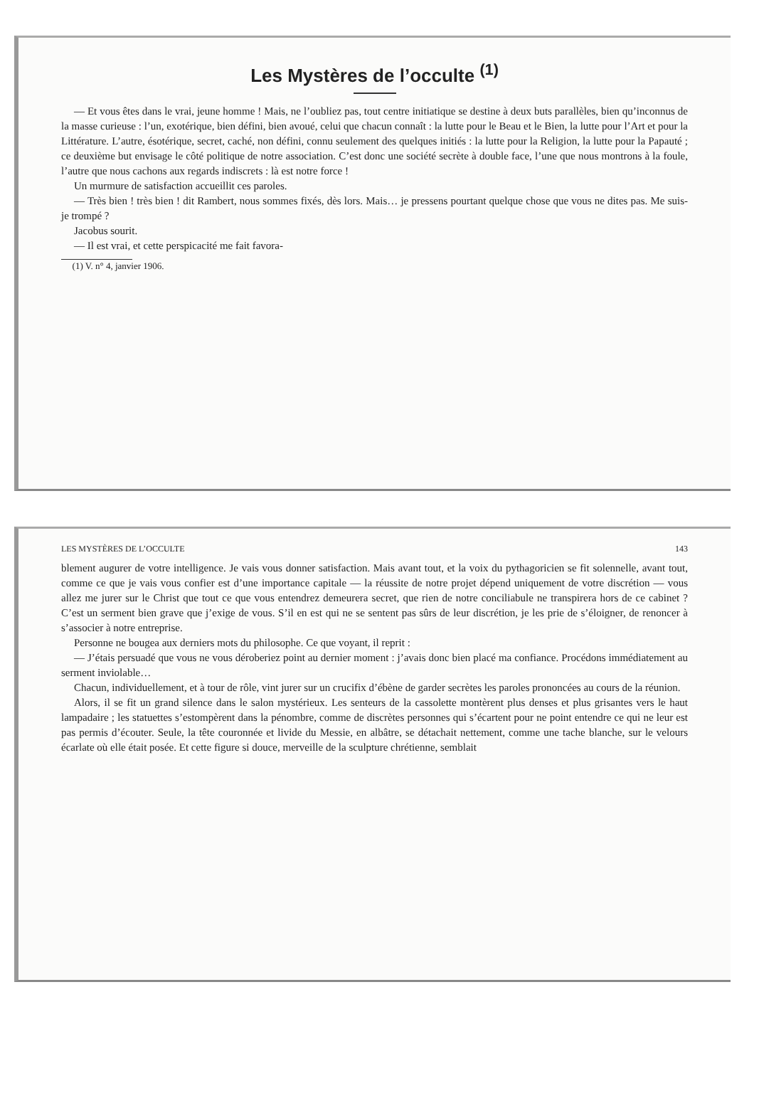Les Mystères de l’occulte <sup>(1)</sup>
— Et vous êtes dans le vrai, jeune homme ! Mais, ne l’oubliez pas, tout centre initiatique se destine à deux buts parallèles, bien qu’inconnus de la masse curieuse : l’un, exotérique, bien défini, bien avoué, celui que chacun connaît : la lutte pour le Beau et le Bien, la lutte pour l’Art et pour la Littérature. L’autre, ésotérique, secret, caché, non défini, connu seulement des quelques initiés : la lutte pour la Religion, la lutte pour la Papauté ; ce deuxième but envisage le côté politique de notre association. C’est donc une société secrète à double face, l’une que nous montrons à la foule, l’autre que nous cachons aux regards indiscrets : là est notre force !
Un murmure de satisfaction accueillit ces paroles.
— Très bien ! très bien ! dit Rambert, nous sommes fixés, dès lors. Mais… je pressens pourtant quelque chose que vous ne dites pas. Me suis-je trompé ?
Jacobus sourit.
— Il est vrai, et cette perspicacité me fait favora-
(1) V. n° 4, janvier 1906.
LES MYSTÈRES DE L’OCCULTE 143
blement augurer de votre intelligence. Je vais vous donner satisfaction. Mais avant tout, et la voix du pythagoricien se fit solennelle, avant tout, comme ce que je vais vous confier est d’une importance capitale — la réussite de notre projet dépend uniquement de votre discrétion — vous allez me jurer sur le Christ que tout ce que vous entendrez demeurera secret, que rien de notre conciliabule ne transpirera hors de ce cabinet ? C’est un serment bien grave que j’exige de vous. S’il en est qui ne se sentent pas sûrs de leur discrétion, je les prie de s’éloigner, de renoncer à s’associer à notre entreprise.
Personne ne bougea aux derniers mots du philosophe. Ce que voyant, il reprit :
— J’étais persuadé que vous ne vous déroberiez point au dernier moment : j’avais donc bien placé ma confiance. Procédons immédiatement au serment inviolable…
Chacun, individuellement, et à tour de rôle, vint jurer sur un crucifix d’ébène de garder secrètes les paroles prononcées au cours de la réunion.
Alors, il se fit un grand silence dans le salon mystérieux. Les senteurs de la cassolette montèrent plus denses et plus grisantes vers le haut lampadaire ; les statuettes s’estompèrent dans la pénombre, comme de discrètes personnes qui s’écartent pour ne point entendre ce qui ne leur est pas permis d’écouter. Seule, la tête couronnée et livide du Messie, en albâtre, se détachait nettement, comme une tache blanche, sur le velours écarlate où elle était posée. Et cette figure si douce, merveille de la sculpture chrétienne, semblait